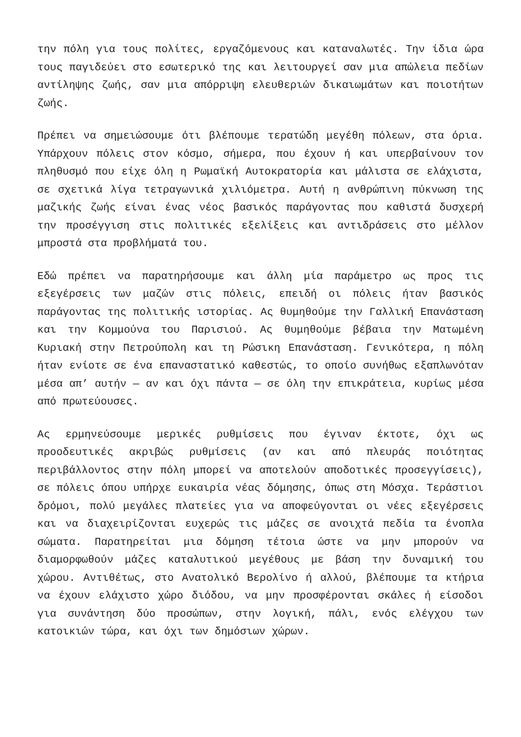την πόλη για τους πολίτες, εργαζόμενους και καταναλωτές. Την ίδια ώρα τους παγιδεύει στο εσωτερικό της και λειτουργεί σαν μια απώλεια πεδίων αντίληψης ζωής, σαν μια απόρριψη ελευθεριών δικαιωμάτων και ποιοτήτων ζωής.
Πρέπει να σημειώσουμε ότι βλέπουμε τερατώδη μεγέθη πόλεων, στα όρια. Υπάρχουν πόλεις στον κόσμο, σήμερα, που έχουν ή και υπερβαίνουν τον πληθυσμό που είχε όλη η Ρωμαϊκή Αυτοκρατορία και μάλιστα σε ελάχιστα, σε σχετικά λίγα τετραγωνικά χιλιόμετρα. Αυτή η ανθρώπινη πύκνωση της μαζικής ζωής είναι ένας νέος βασικός παράγοντας που καθιστά δυσχερή την προσέγγιση στις πολιτικές εξελίξεις και αντιδράσεις στο μέλλον μπροστά στα προβλήματά του.
Εδώ πρέπει να παρατηρήσουμε και άλλη μία παράμετρο ως προς τις εξεγέρσεις των μαζών στις πόλεις, επειδή οι πόλεις ήταν βασικός παράγοντας της πολιτικής ιστορίας. Ας θυμηθούμε την Γαλλική Επανάσταση και την Κομμούνα του Παρισιού. Ας θυμηθούμε βέβαια την Ματωμένη Κυριακή στην Πετρούπολη και τη Ρώσικη Επανάσταση. Γενικότερα, η πόλη ήταν ενίοτε σε ένα επαναστατικό καθεστώς, το οποίο συνήθως εξαπλωνόταν μέσα απ’ αυτήν — αν και όχι πάντα — σε όλη την επικράτεια, κυρίως μέσα από πρωτεύουσες.
Ας ερμηνεύσουμε μερικές ρυθμίσεις που έγιναν έκτοτε, όχι ως προοδευτικές ακριβώς ρυθμίσεις (αν και από πλευράς ποιότητας περιβάλλοντος στην πόλη μπορεί να αποτελούν αποδοτικές προσεγγίσεις), σε πόλεις όπου υπήρχε ευκαιρία νέας δόμησης, όπως στη Μόσχα. Τεράστιοι δρόμοι, πολύ μεγάλες πλατείες για να αποφεύγονται οι νέες εξεγέρσεις και να διαχειρίζονται ευχερώς τις μάζες σε ανοιχτά πεδία τα ένοπλα σώματα. Παρατηρείται μια δόμηση τέτοια ώστε να μην μπορούν να διαμορφωθούν μάζες καταλυτικού μεγέθους με βάση την δυναμική του χώρου. Αντιθέτως, στο Ανατολικό Βερολίνο ή αλλού, βλέπουμε τα κτήρια να έχουν ελάχιστο χώρο διόδου, να μην προσφέρονται σκάλες ή είσοδοι για συνάντηση δύο προσώπων, στην λογική, πάλι, ενός ελέγχου των κατοικιών τώρα, και όχι των δημόσιων χώρων.